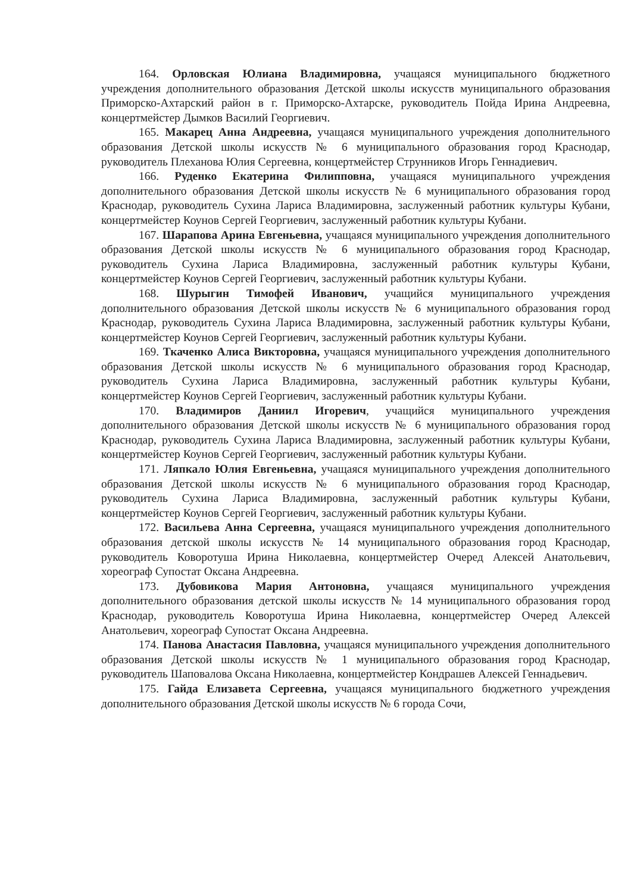164. Орловская Юлиана Владимировна, учащаяся муниципального бюджетного учреждения дополнительного образования Детской школы искусств муниципального образования Приморско-Ахтарский район в г. Приморско-Ахтарске, руководитель Пойда Ирина Андреевна, концертмейстер Дымков Василий Георгиевич.
165. Макарец Анна Андреевна, учащаяся муниципального учреждения дополнительного образования Детской школы искусств № 6 муниципального образования город Краснодар, руководитель Плеханова Юлия Сергеевна, концертмейстер Струнников Игорь Геннадиевич.
166. Руденко Екатерина Филипповна, учащаяся муниципального учреждения дополнительного образования Детской школы искусств № 6 муниципального образования город Краснодар, руководитель Сухина Лариса Владимировна, заслуженный работник культуры Кубани, концертмейстер Коунов Сергей Георгиевич, заслуженный работник культуры Кубани.
167. Шарапова Арина Евгеньевна, учащаяся муниципального учреждения дополнительного образования Детской школы искусств № 6 муниципального образования город Краснодар, руководитель Сухина Лариса Владимировна, заслуженный работник культуры Кубани, концертмейстер Коунов Сергей Георгиевич, заслуженный работник культуры Кубани.
168. Шурыгин Тимофей Иванович, учащийся муниципального учреждения дополнительного образования Детской школы искусств № 6 муниципального образования город Краснодар, руководитель Сухина Лариса Владимировна, заслуженный работник культуры Кубани, концертмейстер Коунов Сергей Георгиевич, заслуженный работник культуры Кубани.
169. Ткаченко Алиса Викторовна, учащаяся муниципального учреждения дополнительного образования Детской школы искусств № 6 муниципального образования город Краснодар, руководитель Сухина Лариса Владимировна, заслуженный работник культуры Кубани, концертмейстер Коунов Сергей Георгиевич, заслуженный работник культуры Кубани.
170. Владимиров Даниил Игоревич, учащийся муниципального учреждения дополнительного образования Детской школы искусств № 6 муниципального образования город Краснодар, руководитель Сухина Лариса Владимировна, заслуженный работник культуры Кубани, концертмейстер Коунов Сергей Георгиевич, заслуженный работник культуры Кубани.
171. Ляпкало Юлия Евгеньевна, учащаяся муниципального учреждения дополнительного образования Детской школы искусств № 6 муниципального образования город Краснодар, руководитель Сухина Лариса Владимировна, заслуженный работник культуры Кубани, концертмейстер Коунов Сергей Георгиевич, заслуженный работник культуры Кубани.
172. Васильева Анна Сергеевна, учащаяся муниципального учреждения дополнительного образования детской школы искусств № 14 муниципального образования город Краснодар, руководитель Коворотуша Ирина Николаевна, концертмейстер Очеред Алексей Анатольевич, хореограф Супостат Оксана Андреевна.
173. Дубовикова Мария Антоновна, учащаяся муниципального учреждения дополнительного образования детской школы искусств № 14 муниципального образования город Краснодар, руководитель Коворотуша Ирина Николаевна, концертмейстер Очеред Алексей Анатольевич, хореограф Супостат Оксана Андреевна.
174. Панова Анастасия Павловна, учащаяся муниципального учреждения дополнительного образования Детской школы искусств № 1 муниципального образования город Краснодар, руководитель Шаповалова Оксана Николаевна, концертмейстер Кондрашев Алексей Геннадьевич.
175. Гайда Елизавета Сергеевна, учащаяся муниципального бюджетного учреждения дополнительного образования Детской школы искусств № 6 города Сочи,